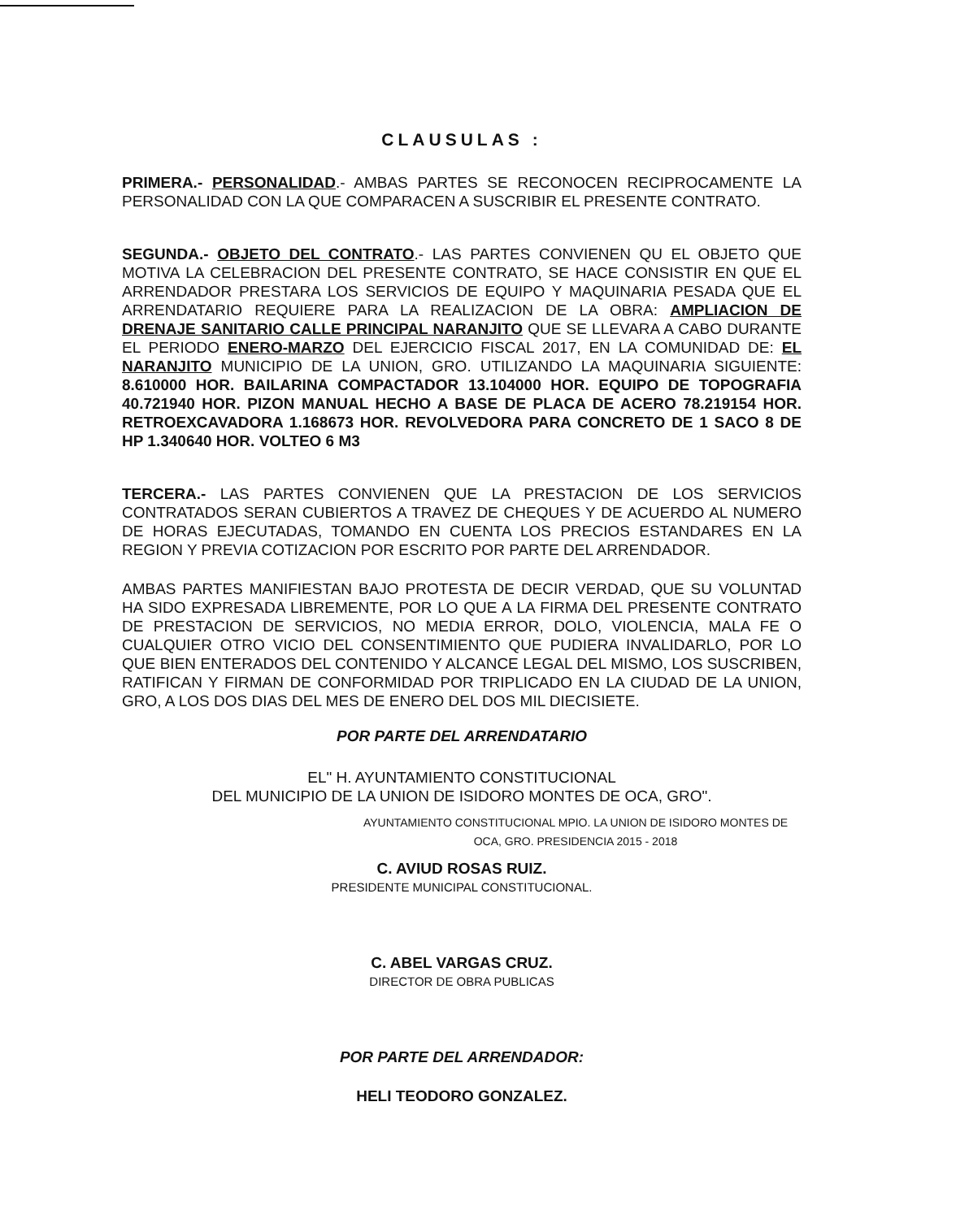CLAUSULAS :
PRIMERA.- PERSONALIDAD.- AMBAS PARTES SE RECONOCEN RECIPROCAMENTE LA PERSONALIDAD CON LA QUE COMPARACEN A SUSCRIBIR EL PRESENTE CONTRATO.
SEGUNDA.- OBJETO DEL CONTRATO.- LAS PARTES CONVIENEN QU EL OBJETO QUE MOTIVA LA CELEBRACION DEL PRESENTE CONTRATO, SE HACE CONSISTIR EN QUE EL ARRENDADOR PRESTARA LOS SERVICIOS DE EQUIPO Y MAQUINARIA PESADA QUE EL ARRENDATARIO REQUIERE PARA LA REALIZACION DE LA OBRA: AMPLIACION DE DRENAJE SANITARIO CALLE PRINCIPAL NARANJITO QUE SE LLEVARA A CABO DURANTE EL PERIODO ENERO-MARZO DEL EJERCICIO FISCAL 2017, EN LA COMUNIDAD DE: EL NARANJITO MUNICIPIO DE LA UNION, GRO. UTILIZANDO LA MAQUINARIA SIGUIENTE: 8.610000 HOR. BAILARINA COMPACTADOR 13.104000 HOR. EQUIPO DE TOPOGRAFIA 40.721940 HOR. PIZON MANUAL HECHO A BASE DE PLACA DE ACERO 78.219154 HOR. RETROEXCAVADORA 1.168673 HOR. REVOLVEDORA PARA CONCRETO DE 1 SACO 8 DE HP 1.340640 HOR. VOLTEO 6 M3
TERCERA.- LAS PARTES CONVIENEN QUE LA PRESTACION DE LOS SERVICIOS CONTRATADOS SERAN CUBIERTOS A TRAVEZ DE CHEQUES Y DE ACUERDO AL NUMERO DE HORAS EJECUTADAS, TOMANDO EN CUENTA LOS PRECIOS ESTANDARES EN LA REGION Y PREVIA COTIZACION POR ESCRITO POR PARTE DEL ARRENDADOR.
AMBAS PARTES MANIFIESTAN BAJO PROTESTA DE DECIR VERDAD, QUE SU VOLUNTAD HA SIDO EXPRESADA LIBREMENTE, POR LO QUE A LA FIRMA DEL PRESENTE CONTRATO DE PRESTACION DE SERVICIOS, NO MEDIA ERROR, DOLO, VIOLENCIA, MALA FE O CUALQUIER OTRO VICIO DEL CONSENTIMIENTO QUE PUDIERA INVALIDARLO, POR LO QUE BIEN ENTERADOS DEL CONTENIDO Y ALCANCE LEGAL DEL MISMO, LOS SUSCRIBEN, RATIFICAN Y FIRMAN DE CONFORMIDAD POR TRIPLICADO EN LA CIUDAD DE LA UNION, GRO, A LOS DOS DIAS DEL MES DE ENERO DEL DOS MIL DIECISIETE.
POR PARTE DEL ARRENDATARIO
EL" H. AYUNTAMIENTO CONSTITUCIONAL
DEL MUNICIPIO DE LA UNION DE ISIDORO MONTES DE OCA, GRO".
AYUNTAMIENTO CONSTITUCIONAL MPIO. LA UNION DE ISIDORO MONTES DE OCA, GRO. PRESIDENCIA 2015 - 2018
C. AVIUD ROSAS RUIZ.
PRESIDENTE MUNICIPAL CONSTITUCIONAL.
C. ABEL VARGAS CRUZ.
DIRECTOR DE OBRA PUBLICAS
POR PARTE DEL ARRENDADOR:
HELI TEODORO GONZALEZ.